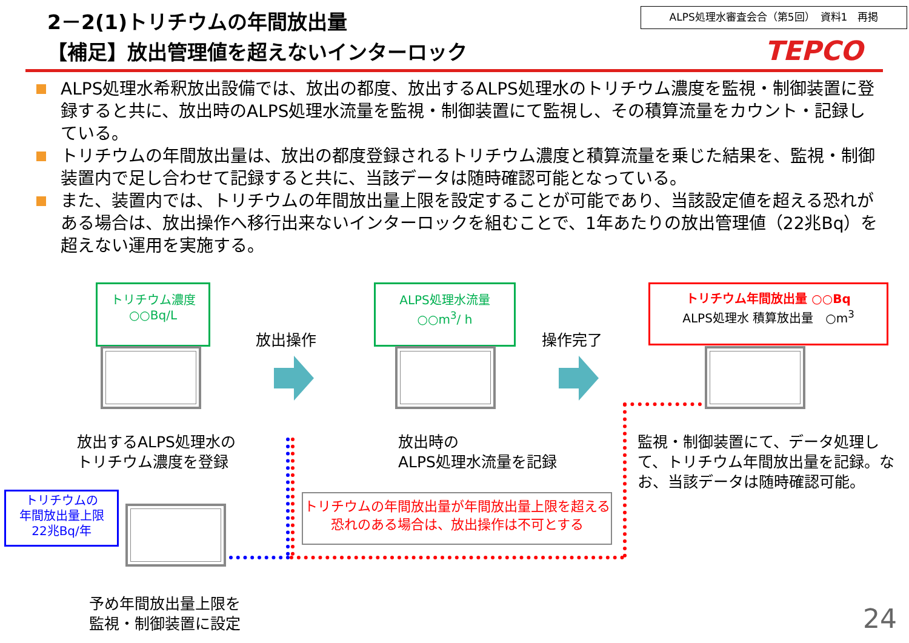2－2(1)トリチウムの年間放出量
【補足】放出管理値を超えないインターロック
ALPS処理水審査会合（第5回）　資料1　再掲
TEPCO
ALPS処理水希釈放出設備では、放出の都度、放出するALPS処理水のトリチウム濃度を監視・制御装置に登録すると共に、放出時のALPS処理水流量を監視・制御装置にて監視し、その積算流量をカウント・記録している。
トリチウムの年間放出量は、放出の都度登録されるトリチウム濃度と積算流量を乗じた結果を、監視・制御装置内で足し合わせて記録すると共に、当該データは随時確認可能となっている。
また、装置内では、トリチウムの年間放出量上限を設定することが可能であり、当該設定値を超える恐れがある場合は、放出操作へ移行出来ないインターロックを組むことで、1年あたりの放出管理値（22兆Bq）を超えない運用を実施する。
トリチウム濃度
○○Bq/L
放出するALPS処理水の
トリチウム濃度を登録
放出操作
ALPS処理水流量
○○m<sup>3</sup>/ h
放出時の
ALPS処理水流量を記録
操作完了
トリチウム年間放出量 ○○Bq
ALPS処理水 積算放出量　○m<sup>3</sup>
監視・制御装置にて、データ処理して、トリチウム年間放出量を記録。なお、当該データは随時確認可能。
トリチウムの
年間放出量上限
22兆Bq/年
予め年間放出量上限を
監視・制御装置に設定
トリチウムの年間放出量が年間放出量上限を超える恐れのある場合は、放出操作は不可とする
24